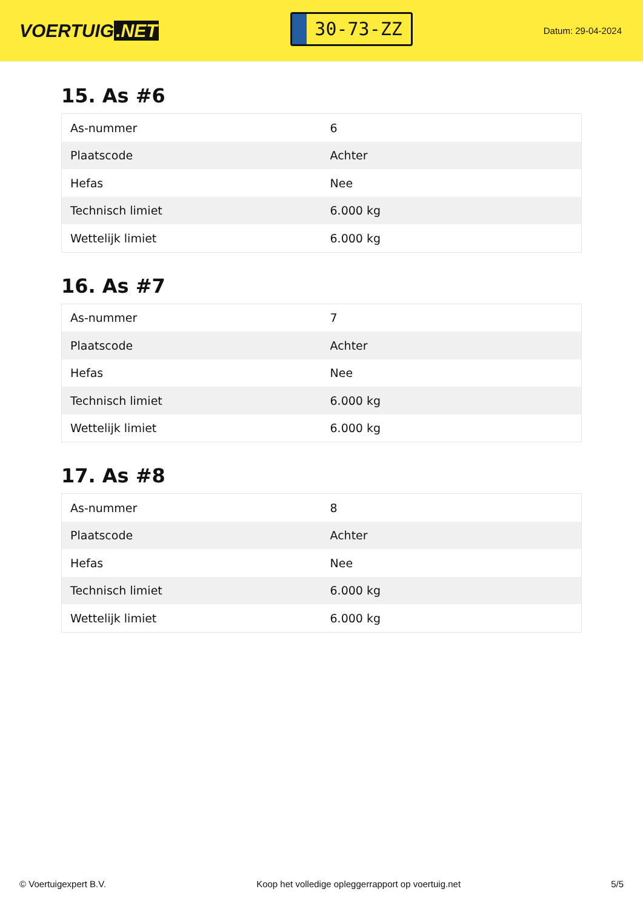VOERTUIG.NET
30-73-ZZ
Datum: 29-04-2024
15. As #6
| As-nummer | 6 |
| Plaatscode | Achter |
| Hefas | Nee |
| Technisch limiet | 6.000 kg |
| Wettelijk limiet | 6.000 kg |
16. As #7
| As-nummer | 7 |
| Plaatscode | Achter |
| Hefas | Nee |
| Technisch limiet | 6.000 kg |
| Wettelijk limiet | 6.000 kg |
17. As #8
| As-nummer | 8 |
| Plaatscode | Achter |
| Hefas | Nee |
| Technisch limiet | 6.000 kg |
| Wettelijk limiet | 6.000 kg |
© Voertuigexpert B.V. Koop het volledige opleggerrapport op voertuig.net 5/5